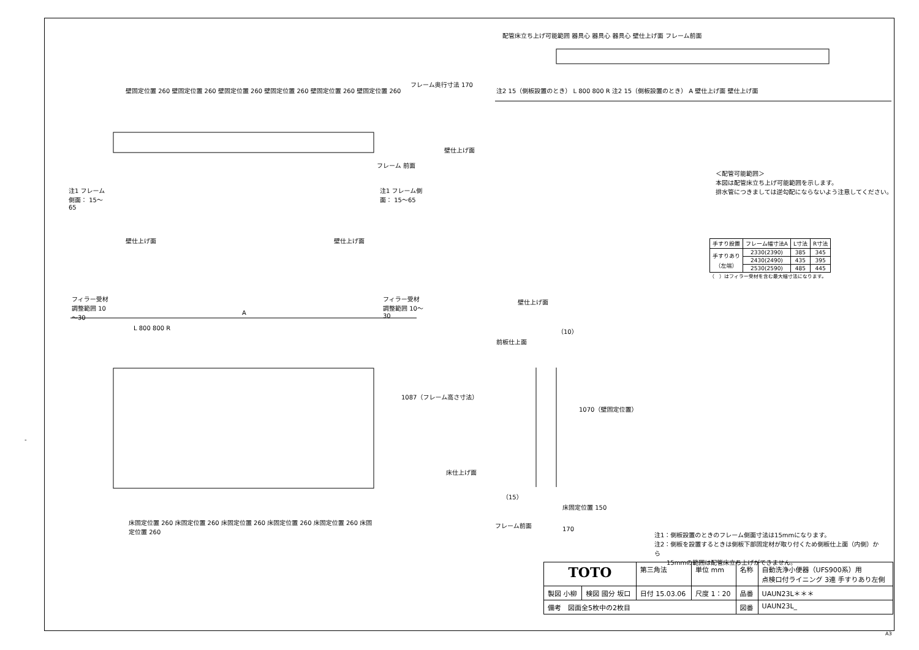配管床立ち上げ可能範囲 器具心 器具心 器具心 壁仕上げ面 フレーム前面
注2 15（側板設置のとき） L 800 800 R 注2 15（側板設置のとき） A 壁仕上げ面 壁仕上げ面
壁固定位置 260 壁固定位置 260 壁固定位置 260 壁固定位置 260 壁固定位置 260 壁固定位置 260
フレーム奥行寸法 170
壁仕上げ面
フレーム 前面
注1 フレーム側面： 15～65
注1 フレーム側面： 15～65
壁仕上げ面 壁仕上げ面
＜配管可能範囲＞
本図は配管床立ち上げ可能範囲を示します。
排水管につきましては逆勾配にならないよう注意してください。
| 手すり設置 | フレーム幅寸法A | L寸法 | R寸法 |
| --- | --- | --- | --- |
| 手すりあり （左端） | 2330(2390) | 385 | 345 |
| | 2430(2490) | 435 | 395 |
| | 2530(2590) | 485 | 445 |
（　）はフィラー受材を含む最大幅寸法になります。
フィラー受材 調整範囲 10～30
フィラー受材 調整範囲 10～30
A
L 800 800 R
1087（フレーム高さ寸法）
床仕上げ面
床固定位置 260 床固定位置 260 床固定位置 260 床固定位置 260 床固定位置 260 床固定位置 260
壁仕上げ面
（10）
前板仕上面
1070（壁固定位置）
（15）
床固定位置 150
フレーム前面
170
注1：側板設置のときのフレーム側面寸法は15mmになります。
注2：側板を設置するときは側板下部固定材が取り付くため側板仕上面（内側）から
　　15mmの範囲は配管床立ち上げができません。
-
| TOTO | | 第三角法 | 単位 mm | 名称 | 自動洗浄小便器（UFS900系）用 点検口付ライニング 3連 手すりあり左側 |
| 製図 小柳 | 検図 國分 坂口 | 日付 15.03.06 | 尺度 1：20 | 品番 | UAUN23L＊＊＊ |
| 備考 図面全5枚中の2枚目 | | | | 図番 | UAUN23L_ |
A3